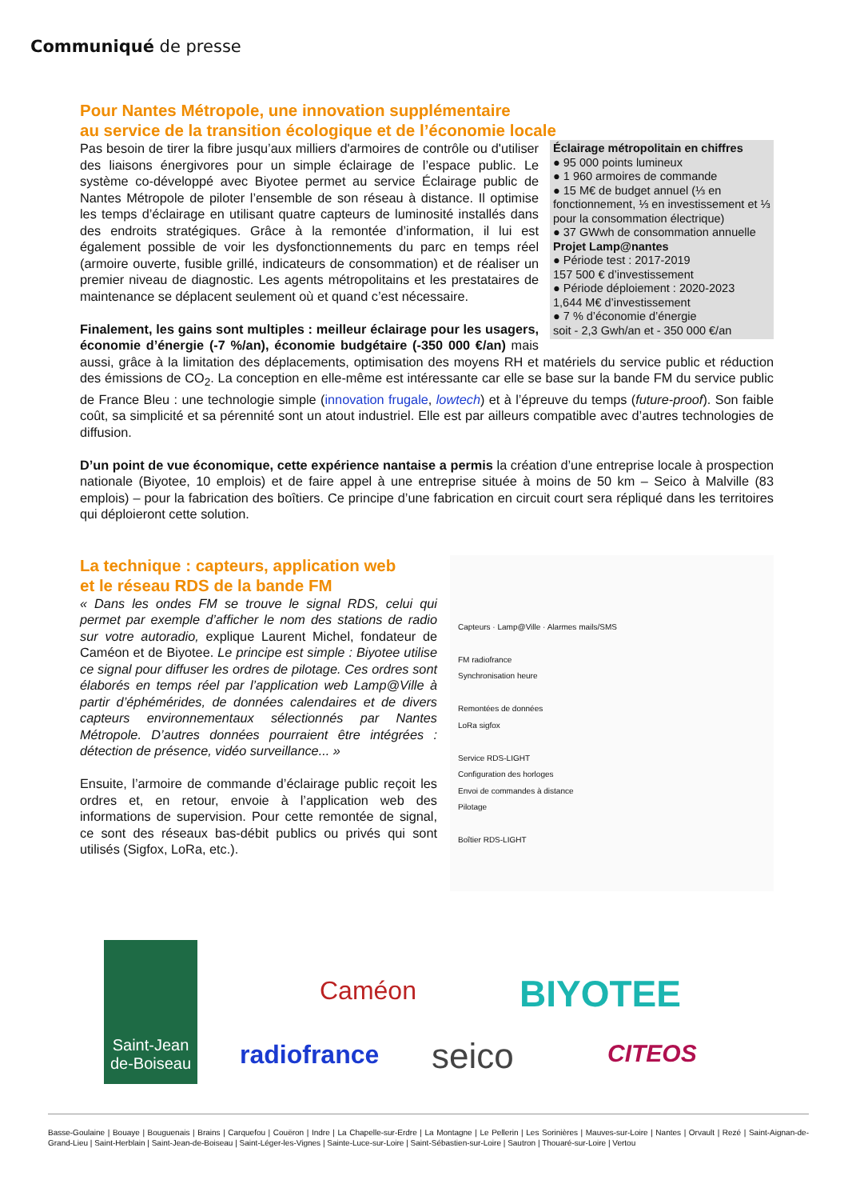Communiqué de presse
Pour Nantes Métropole, une innovation supplémentaire
au service de la transition écologique et de l’économie locale
Éclairage métropolitain en chiffres
● 95 000 points lumineux
● 1 960 armoires de commande
● 15 M€ de budget annuel (⅓ en fonctionnement, ⅓ en investissement et ⅓ pour la consommation électrique)
● 37 GWwh de consommation annuelle
Projet Lamp@nantes
● Période test : 2017-2019
157 500 € d’investissement
● Période déploiement : 2020-2023
1,644 M€ d’investissement
● 7 % d’économie d’énergie
soit - 2,3 Gwh/an et - 350 000 €/an
Pas besoin de tirer la fibre jusqu’aux milliers d'armoires de contrôle ou d'utiliser des liaisons énergivores pour un simple éclairage de l’espace public. Le système co-développé avec Biyotee permet au service Éclairage public de Nantes Métropole de piloter l’ensemble de son réseau à distance. Il optimise les temps d’éclairage en utilisant quatre capteurs de luminosité installés dans des endroits stratégiques. Grâce à la remontée d’information, il lui est également possible de voir les dysfonctionnements du parc en temps réel (armoire ouverte, fusible grillé, indicateurs de consommation) et de réaliser un premier niveau de diagnostic. Les agents métropolitains et les prestataires de maintenance se déplacent seulement où et quand c’est nécessaire.
Finalement, les gains sont multiples : meilleur éclairage pour les usagers, économie d’énergie (-7 %/an), économie budgétaire (-350 000 €/an) mais aussi, grâce à la limitation des déplacements, optimisation des moyens RH et matériels du service public et réduction des émissions de CO<sub>2</sub>. La conception en elle-même est intéressante car elle se base sur la bande FM du service public de France Bleu : une technologie simple (innovation frugale, lowtech) et à l’épreuve du temps (future-proof). Son faible coût, sa simplicité et sa pérennité sont un atout industriel. Elle est par ailleurs compatible avec d’autres technologies de diffusion.
D’un point de vue économique, cette expérience nantaise a permis la création d’une entreprise locale à prospection nationale (Biyotee, 10 emplois) et de faire appel à une entreprise située à moins de 50 km – Seico à Malville (83 emplois) – pour la fabrication des boîtiers. Ce principe d’une fabrication en circuit court sera répliqué dans les territoires qui déploieront cette solution.
Capteurs · Lamp@Ville · Alarmes mails/SMS
FM radiofrance
Synchronisation heure
Remontées de données
LoRa sigfox
Service RDS-LIGHT
Configuration des horloges
Envoi de commandes à distance
Pilotage
Boîtier RDS-LIGHT
La technique : capteurs, application web
et le réseau RDS de la bande FM
« Dans les ondes FM se trouve le signal RDS, celui qui permet par exemple d’afficher le nom des stations de radio sur votre autoradio, explique Laurent Michel, fondateur de Caméon et de Biyotee. Le principe est simple : Biyotee utilise ce signal pour diffuser les ordres de pilotage. Ces ordres sont élaborés en temps réel par l’application web Lamp@Ville à partir d’éphémérides, de données calendaires et de divers capteurs environnementaux sélectionnés par Nantes Métropole. D’autres données pourraient être intégrées : détection de présence, vidéo surveillance... »
Ensuite, l’armoire de commande d’éclairage public reçoit les ordres et, en retour, envoie à l’application web des informations de supervision. Pour cette remontée de signal, ce sont des réseaux bas-débit publics ou privés qui sont utilisés (Sigfox, LoRa, etc.).
Saint-Jean de-Boiseau
Caméon BIYOTEE
radiofrance seico CITEOS
Basse-Goulaine | Bouaye | Bouguenais | Brains | Carquefou | Couëron | Indre | La Chapelle-sur-Erdre | La Montagne | Le Pellerin | Les Sorinières | Mauves-sur-Loire | Nantes | Orvault | Rezé | Saint-Aignan-de-Grand-Lieu | Saint-Herblain | Saint-Jean-de-Boiseau | Saint-Léger-les-Vignes | Sainte-Luce-sur-Loire | Saint-Sébastien-sur-Loire | Sautron | Thouaré-sur-Loire | Vertou